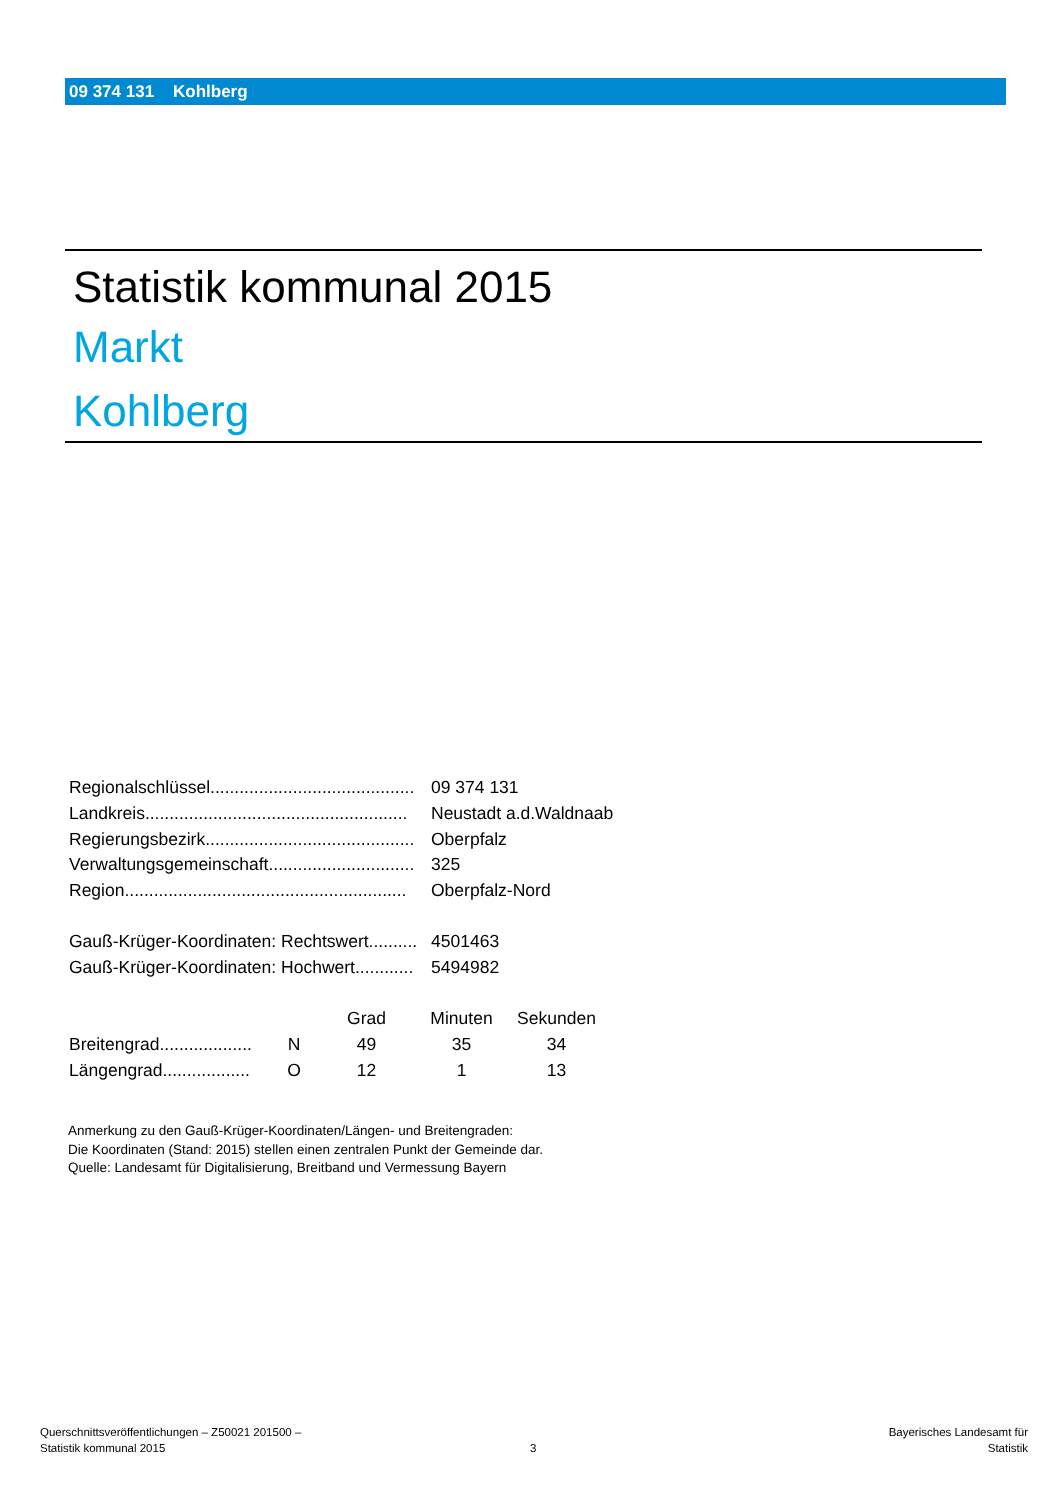09 374 131 Kohlberg
Statistik kommunal 2015
Markt
Kohlberg
| Regionalschlüssel.......................................... | 09 374 131 |
| Landkreis...................................................... | Neustadt a.d.Waldnaab |
| Regierungsbezirk........................................... | Oberpfalz |
| Verwaltungsgemeinschaft.............................. | 325 |
| Region.......................................................... | Oberpfalz-Nord |
| Gauß-Krüger-Koordinaten: Rechtswert.......... | 4501463 |
| Gauß-Krüger-Koordinaten: Hochwert............ | 5494982 |
| | | Grad | Minuten | Sekunden |
| --- | --- | --- | --- | --- |
| Breitengrad................... | N | 49 | 35 | 34 |
| Längengrad.................. | O | 12 | 1 | 13 |
Anmerkung zu den Gauß-Krüger-Koordinaten/Längen- und Breitengraden:
Die Koordinaten (Stand: 2015) stellen einen zentralen Punkt der Gemeinde dar.
Quelle: Landesamt für Digitalisierung, Breitband und Vermessung Bayern
Querschnittsveröffentlichungen – Z50021 201500 –
Statistik kommunal 2015
3
Bayerisches Landesamt für
Statistik